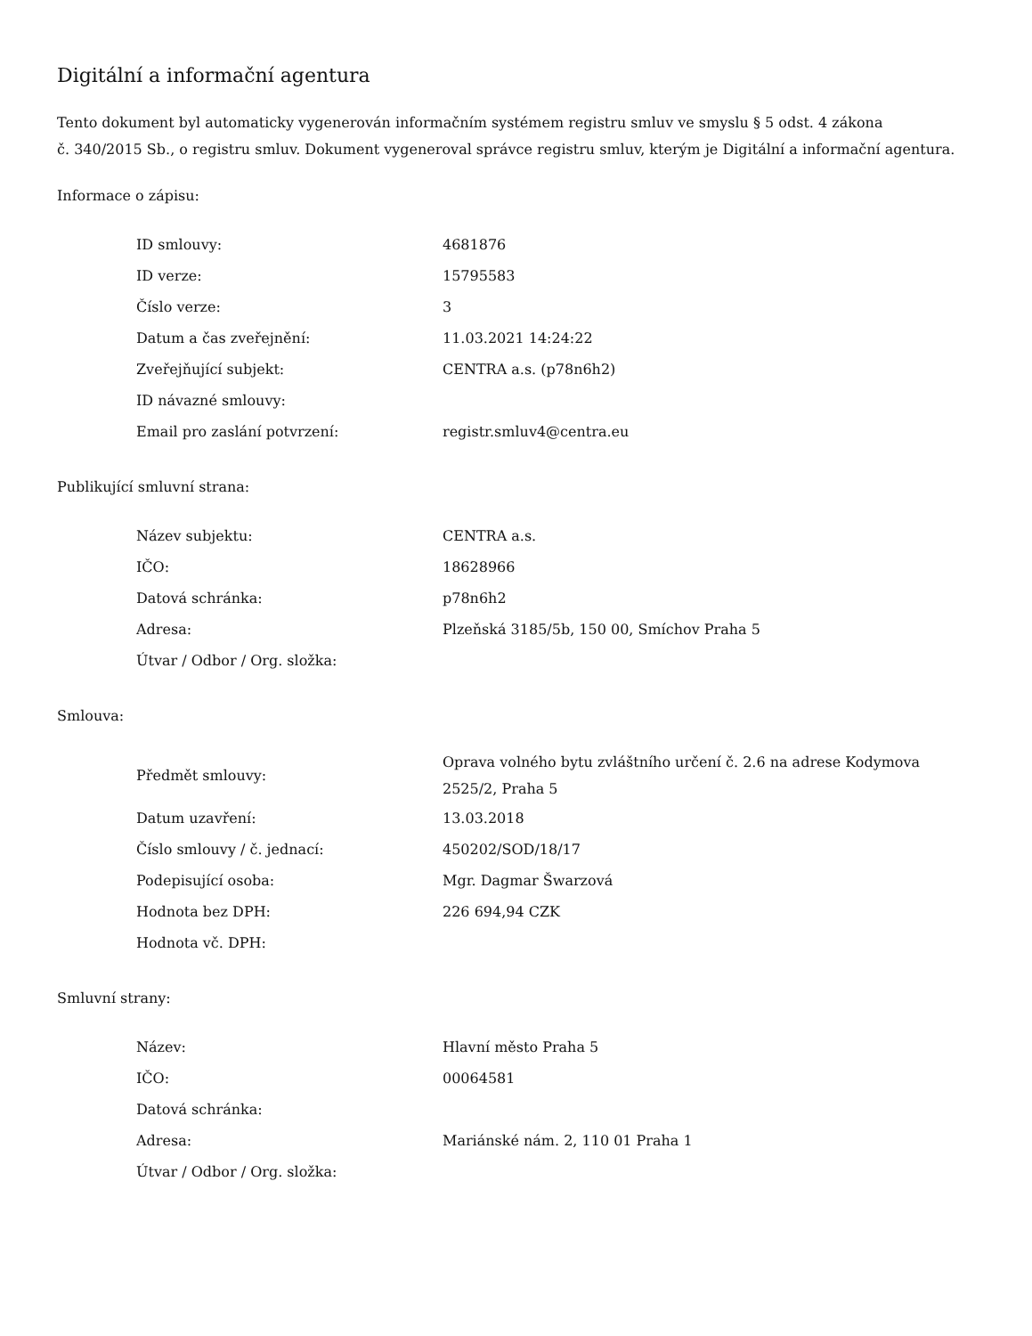Digitální a informační agentura
Tento dokument byl automaticky vygenerován informačním systémem registru smluv ve smyslu § 5 odst. 4 zákona
č. 340/2015 Sb., o registru smluv. Dokument vygeneroval správce registru smluv, kterým je Digitální a informační agentura.
Informace o zápisu:
| ID smlouvy: | 4681876 |
| ID verze: | 15795583 |
| Číslo verze: | 3 |
| Datum a čas zveřejnění: | 11.03.2021 14:24:22 |
| Zveřejňující subjekt: | CENTRA a.s. (p78n6h2) |
| ID návazné smlouvy: | |
| Email pro zaslání potvrzení: | registr.smluv4@centra.eu |
Publikující smluvní strana:
| Název subjektu: | CENTRA a.s. |
| IČO: | 18628966 |
| Datová schránka: | p78n6h2 |
| Adresa: | Plzeňská 3185/5b, 150 00, Smíchov Praha 5 |
| Útvar / Odbor / Org. složka: | |
Smlouva:
| Předmět smlouvy: | Oprava volného bytu zvláštního určení č. 2.6 na adrese Kodymova 2525/2, Praha 5 |
| Datum uzavření: | 13.03.2018 |
| Číslo smlouvy / č. jednací: | 450202/SOD/18/17 |
| Podepisující osoba: | Mgr. Dagmar Šwarzová |
| Hodnota bez DPH: | 226 694,94 CZK |
| Hodnota vč. DPH: | |
Smluvní strany:
| Název: | Hlavní město Praha 5 |
| IČO: | 00064581 |
| Datová schránka: | |
| Adresa: | Mariánské nám. 2, 110 01 Praha 1 |
| Útvar / Odbor / Org. složka: | |